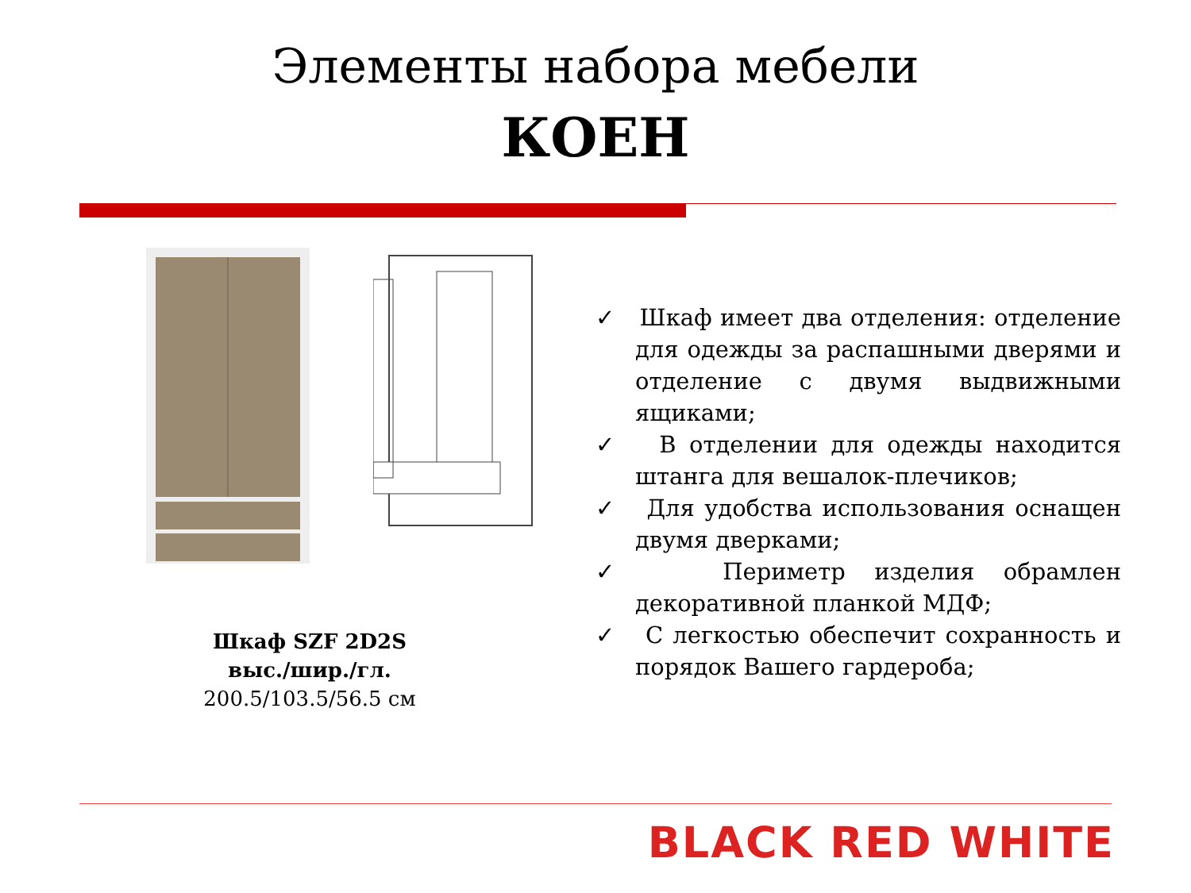Элементы набора мебели
КОЕН
Шкаф SZF 2D2S
выс./шир./гл.
200.5/103.5/56.5 см
✓ Шкаф имеет два отделения: отделение для одежды за распашными дверями и отделение с двумя выдвижными ящиками;
✓ В отделении для одежды находится штанга для вешалок-плечиков;
✓ Для удобства использования оснащен двумя дверками;
✓ Периметр изделия обрамлен декоративной планкой МДФ;
✓ С легкостью обеспечит сохранность и порядок Вашего гардероба;
BLACK RED WHITE